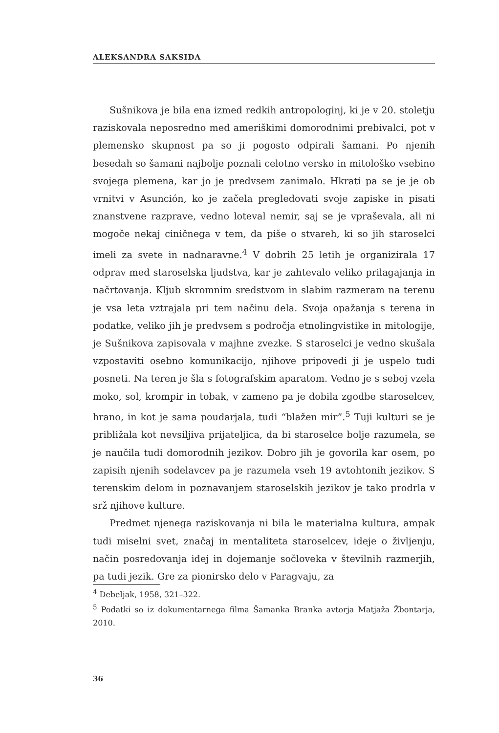ALEKSANDRA SAKSIDA
Sušnikova je bila ena izmed redkih antropologinj, ki je v 20. stoletju raziskovala neposredno med ameriškimi domorodnimi prebivalci, pot v plemensko skupnost pa so ji pogosto odpirali šamani. Po njenih besedah so šamani najbolje poznali celotno versko in mitološko vsebino svojega plemena, kar jo je predvsem zanimalo. Hkrati pa se je je ob vrnitvi v Asunción, ko je začela pregledovati svoje zapiske in pisati znanstvene razprave, vedno loteval nemir, saj se je vpraševala, ali ni mogoče nekaj ciničnega v tem, da piše o stvareh, ki so jih staroselci imeli za svete in nadnaravne.<sup>4</sup> V dobrih 25 letih je organizirala 17 odprav med staroselska ljudstva, kar je zahtevalo veliko prilagajanja in načrtovanja. Kljub skromnim sredstvom in slabim razmeram na terenu je vsa leta vztrajala pri tem načinu dela. Svoja opažanja s terena in podatke, veliko jih je predvsem s področja etnolingvistike in mitologije, je Sušnikova zapisovala v majhne zvezke. S staroselci je vedno skušala vzpostaviti osebno komunikacijo, njihove pripovedi ji je uspelo tudi posneti. Na teren je šla s fotografskim aparatom. Vedno je s seboj vzela moko, sol, krompir in tobak, v zameno pa je dobila zgodbe staroselcev, hrano, in kot je sama poudarjala, tudi “blažen mir”.<sup>5</sup> Tuji kulturi se je približala kot nevsiljiva prijateljica, da bi staroselce bolje razumela, se je naučila tudi domorodnih jezikov. Dobro jih je govorila kar osem, po zapisih njenih sodelavcev pa je razumela vseh 19 avtohtonih jezikov. S terenskim delom in poznavanjem staroselskih jezikov je tako prodrla v srž njihove kulture.
Predmet njenega raziskovanja ni bila le materialna kultura, ampak tudi miselni svet, značaj in mentaliteta staroselcev, ideje o življenju, način posredovanja idej in dojemanje sočloveka v številnih razmerjih, pa tudi jezik. Gre za pionirsko delo v Paragvaju, za
<sup>4</sup> Debeljak, 1958, 321–322.
<sup>5</sup> Podatki so iz dokumentarnega filma Šamanka Branka avtorja Matjaža Žbontarja, 2010.
36